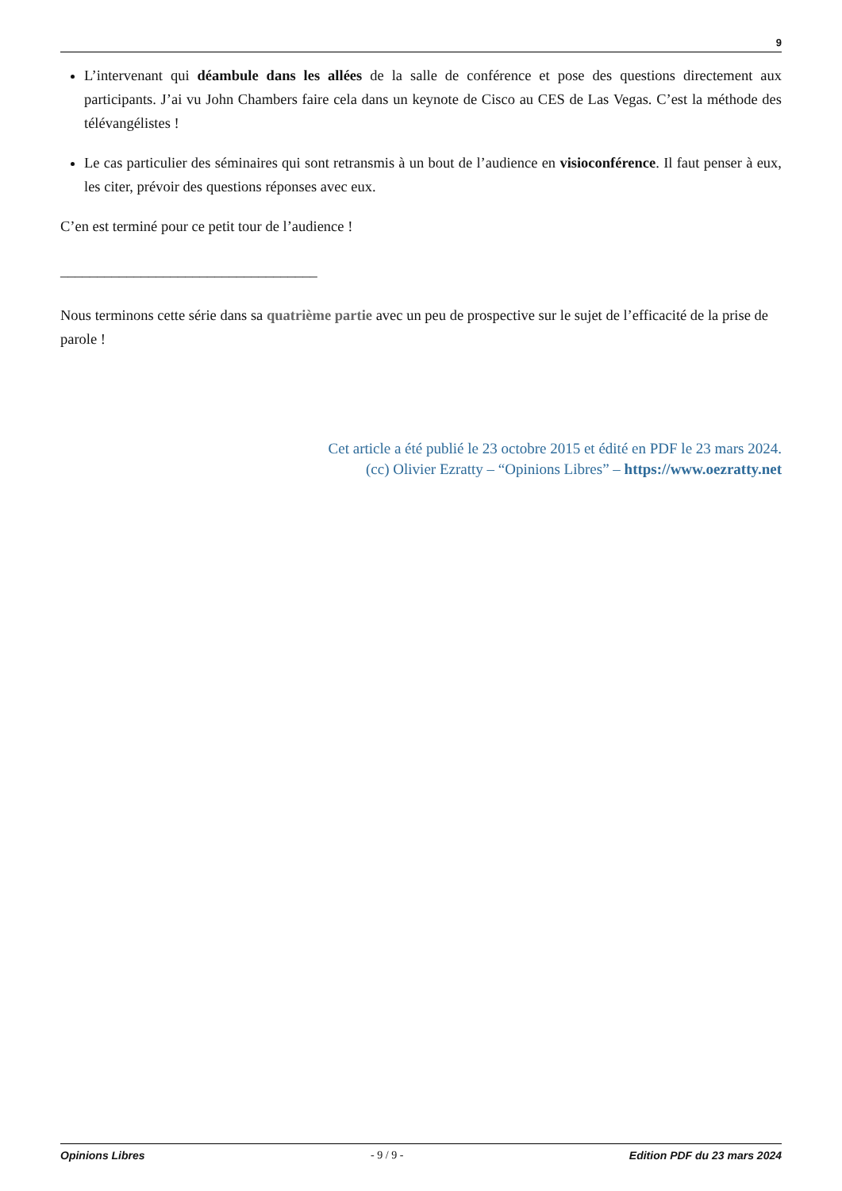9
L’intervenant qui déambule dans les allées de la salle de conférence et pose des questions directement aux participants. J’ai vu John Chambers faire cela dans un keynote de Cisco au CES de Las Vegas. C’est la méthode des télévangélistes !
Le cas particulier des séminaires qui sont retransmis à un bout de l’audience en visioconférence. Il faut penser à eux, les citer, prévoir des questions réponses avec eux.
C’en est terminé pour ce petit tour de l’audience !
___________________________________
Nous terminons cette série dans sa quatrième partie avec un peu de prospective sur le sujet de l’efficacité de la prise de parole !
Cet article a été publié le 23 octobre 2015 et édité en PDF le 23 mars 2024.
(cc) Olivier Ezratty – “Opinions Libres” – https://www.oezratty.net
Opinions Libres - 9 / 9 - Edition PDF du 23 mars 2024